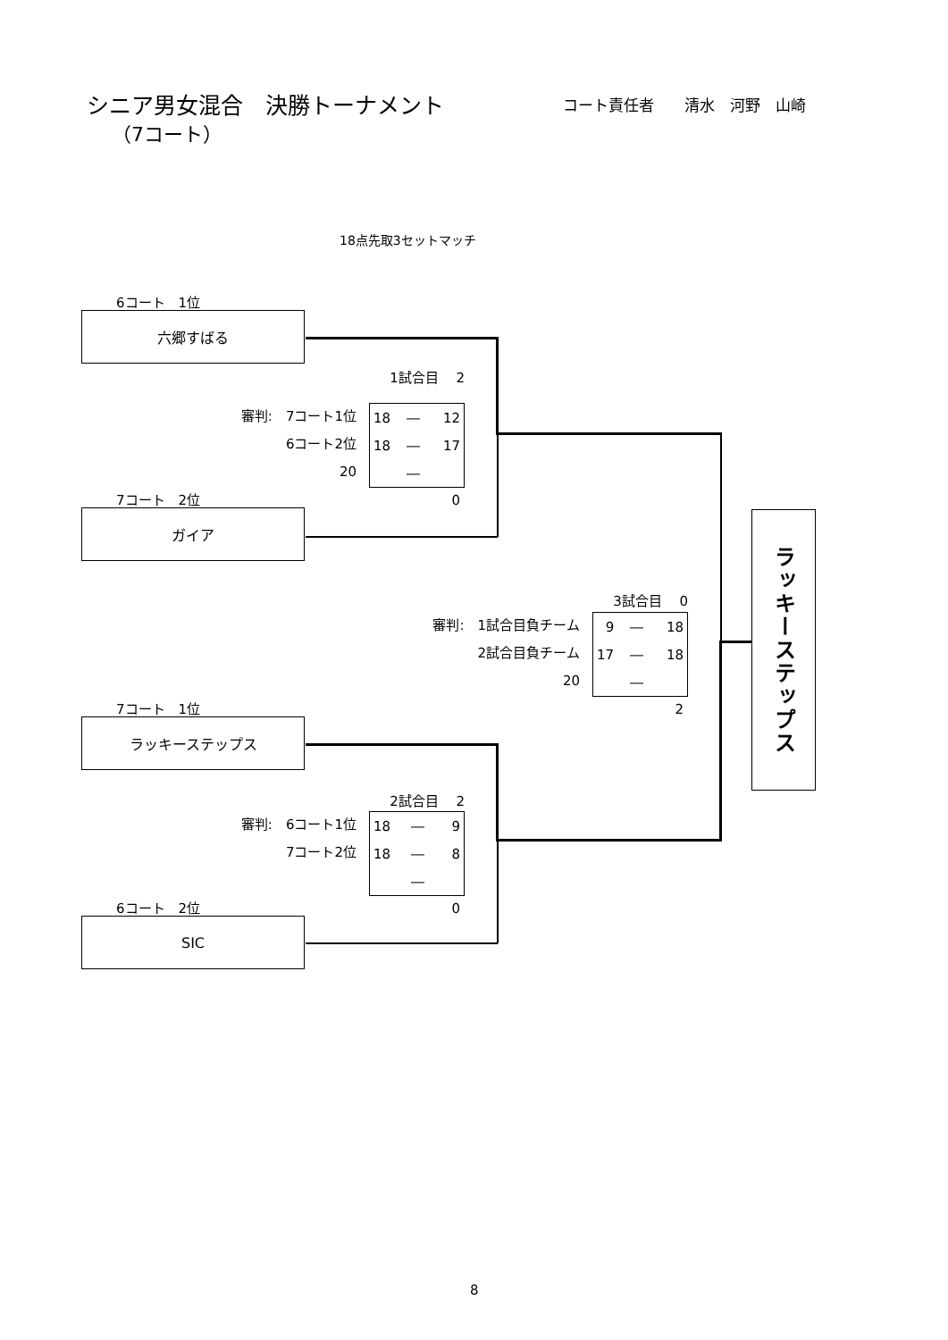シニア男女混合　決勝トーナメント
コート責任者　　清水　河野　山崎
（7コート）
18点先取3セットマッチ
6コート　1位
六郷すばる
1試合目　 2
審判:　7コート1位
6コート2位
20
| 18 | ― | 12 |
| 18 | ― | 17 |
| | ― | |
7コート　2位 0
ガイア
3試合目　 0
審判:　1試合目負チーム
2試合目負チーム
20
| 9 | ― | 18 |
| 17 | ― | 18 |
| | ― | |
7コート　1位 2
ラッキーステップス
2試合目　 2
審判:　6コート1位
7コート2位
| 18 | ― | 9 |
| 18 | ― | 8 |
| | ― | |
6コート　2位 0
SIC
ラッキーステップス
8